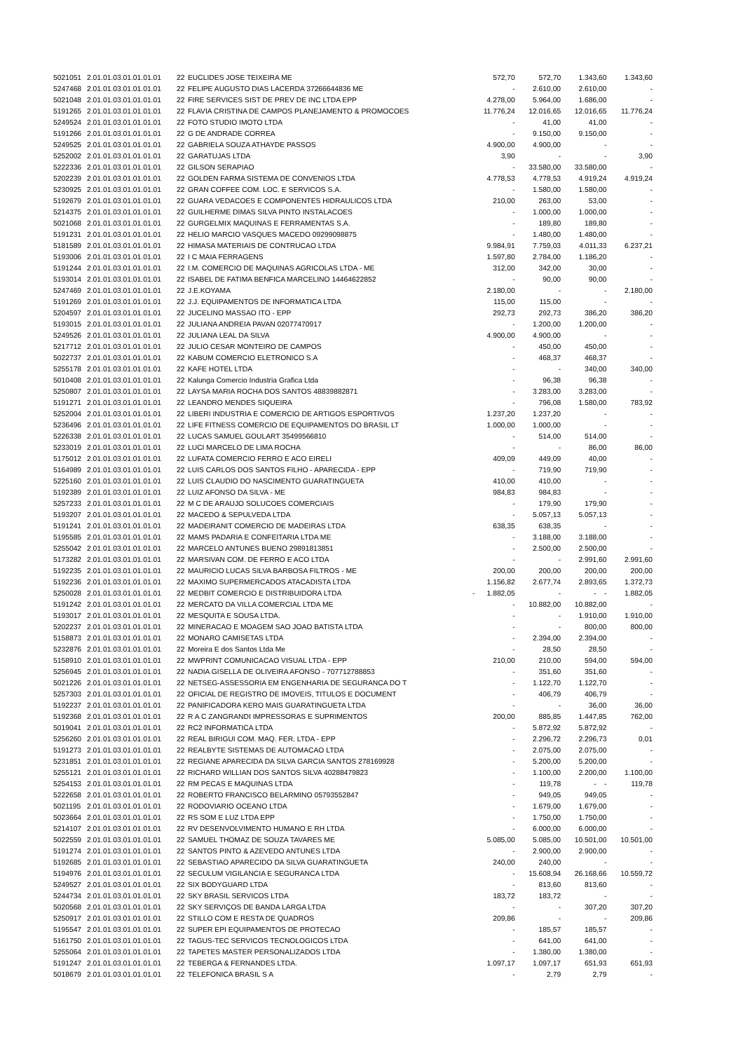| 5021051 | 2.01.01.03.01.01.01.01 | 22 | EUCLIDES JOSE TEIXEIRA ME | 572,70 | 572,70 | 1.343,60 | 1.343,60 |
| 5247468 | 2.01.01.03.01.01.01.01 | 22 | FELIPE AUGUSTO DIAS LACERDA 37266644836 ME | - | 2.610,00 | 2.610,00 | - |
| 5021048 | 2.01.01.03.01.01.01.01 | 22 | FIRE SERVICES SIST DE PREV DE INC LTDA EPP | 4.278,00 | 5.964,00 | 1.686,00 | - |
| 5191265 | 2.01.01.03.01.01.01.01 | 22 | FLAVIA CRISTINA DE CAMPOS PLANEJAMENTO & PROMOCOES | 11.776,24 | 12.016,65 | 12.016,65 | 11.776,24 |
| 5249524 | 2.01.01.03.01.01.01.01 | 22 | FOTO STUDIO IMOTO LTDA | - | 41,00 | 41,00 | - |
| 5191266 | 2.01.01.03.01.01.01.01 | 22 | G DE ANDRADE CORREA | - | 9.150,00 | 9.150,00 | - |
| 5249525 | 2.01.01.03.01.01.01.01 | 22 | GABRIELA SOUZA ATHAYDE PASSOS | 4.900,00 | 4.900,00 | - | - |
| 5252002 | 2.01.01.03.01.01.01.01 | 22 | GARATUJAS LTDA | 3,90 | - | - | 3,90 |
| 5222336 | 2.01.01.03.01.01.01.01 | 22 | GILSON SERAPIAO | - | 33.580,00 | 33.580,00 | - |
| 5202239 | 2.01.01.03.01.01.01.01 | 22 | GOLDEN FARMA SISTEMA DE CONVENIOS LTDA | 4.778,53 | 4.778,53 | 4.919,24 | 4.919,24 |
| 5230925 | 2.01.01.03.01.01.01.01 | 22 | GRAN COFFEE COM. LOC. E SERVICOS S.A. | - | 1.580,00 | 1.580,00 | - |
| 5192679 | 2.01.01.03.01.01.01.01 | 22 | GUARA VEDACOES E COMPONENTES HIDRAULICOS LTDA | 210,00 | 263,00 | 53,00 | - |
| 5214375 | 2.01.01.03.01.01.01.01 | 22 | GUILHERME DIMAS SILVA PINTO INSTALACOES | - | 1.000,00 | 1.000,00 | - |
| 5021068 | 2.01.01.03.01.01.01.01 | 22 | GURGELMIX MAQUINAS E FERRAMENTAS S.A. | - | 189,80 | 189,80 | - |
| 5191231 | 2.01.01.03.01.01.01.01 | 22 | HELIO MARCIO VASQUES MACEDO 09299098875 | - | 1.480,00 | 1.480,00 | - |
| 5181589 | 2.01.01.03.01.01.01.01 | 22 | HIMASA MATERIAIS DE CONTRUCAO LTDA | 9.984,91 | 7.759,03 | 4.011,33 | 6.237,21 |
| 5193006 | 2.01.01.03.01.01.01.01 | 22 | I C MAIA FERRAGENS | 1.597,80 | 2.784,00 | 1.186,20 | - |
| 5191244 | 2.01.01.03.01.01.01.01 | 22 | I.M. COMERCIO DE MAQUINAS AGRICOLAS LTDA - ME | 312,00 | 342,00 | 30,00 | - |
| 5193014 | 2.01.01.03.01.01.01.01 | 22 | ISABEL DE FATIMA BENFICA MARCELINO 14464622852 | - | 90,00 | 90,00 | - |
| 5247469 | 2.01.01.03.01.01.01.01 | 22 | J.E.KOYAMA | 2.180,00 | - | - | 2.180,00 |
| 5191269 | 2.01.01.03.01.01.01.01 | 22 | J.J. EQUIPAMENTOS DE INFORMATICA LTDA | 115,00 | 115,00 | - | - |
| 5204597 | 2.01.01.03.01.01.01.01 | 22 | JUCELINO MASSAO ITO - EPP | 292,73 | 292,73 | 386,20 | 386,20 |
| 5193015 | 2.01.01.03.01.01.01.01 | 22 | JULIANA ANDREIA PAVAN 02077470917 | - | 1.200,00 | 1.200,00 | - |
| 5249526 | 2.01.01.03.01.01.01.01 | 22 | JULIANA LEAL DA SILVA | 4.900,00 | 4.900,00 | - | - |
| 5217712 | 2.01.01.03.01.01.01.01 | 22 | JULIO CESAR MONTEIRO DE CAMPOS | - | 450,00 | 450,00 | - |
| 5022737 | 2.01.01.03.01.01.01.01 | 22 | KABUM COMERCIO ELETRONICO S.A | - | 468,37 | 468,37 | - |
| 5255178 | 2.01.01.03.01.01.01.01 | 22 | KAFE HOTEL LTDA | - | - | 340,00 | 340,00 |
| 5010408 | 2.01.01.03.01.01.01.01 | 22 | Kalunga Comercio Industria Grafica Ltda | - | 96,38 | 96,38 | - |
| 5250807 | 2.01.01.03.01.01.01.01 | 22 | LAYSA MARIA ROCHA DOS SANTOS 48839882871 | - | 3.283,00 | 3.283,00 | - |
| 5191271 | 2.01.01.03.01.01.01.01 | 22 | LEANDRO MENDES SIQUEIRA | - | 796,08 | 1.580,00 | 783,92 |
| 5252004 | 2.01.01.03.01.01.01.01 | 22 | LIBERI INDUSTRIA E COMERCIO DE ARTIGOS ESPORTIVOS | 1.237,20 | 1.237,20 | - | - |
| 5236496 | 2.01.01.03.01.01.01.01 | 22 | LIFE FITNESS COMERCIO DE EQUIPAMENTOS DO BRASIL LT | 1.000,00 | 1.000,00 | - | - |
| 5226338 | 2.01.01.03.01.01.01.01 | 22 | LUCAS SAMUEL GOULART 35499566810 | - | 514,00 | 514,00 | - |
| 5233019 | 2.01.01.03.01.01.01.01 | 22 | LUCI MARCELO DE LIMA ROCHA | - | - | 86,00 | 86,00 |
| 5175012 | 2.01.01.03.01.01.01.01 | 22 | LUFATA COMERCIO FERRO E ACO EIRELI | 409,09 | 449,09 | 40,00 | - |
| 5164989 | 2.01.01.03.01.01.01.01 | 22 | LUIS CARLOS DOS SANTOS FILHO - APARECIDA - EPP | - | 719,90 | 719,90 | - |
| 5225160 | 2.01.01.03.01.01.01.01 | 22 | LUIS CLAUDIO DO NASCIMENTO GUARATINGUETA | 410,00 | 410,00 | - | - |
| 5192389 | 2.01.01.03.01.01.01.01 | 22 | LUIZ AFONSO DA SILVA - ME | 984,83 | 984,83 | - | - |
| 5257233 | 2.01.01.03.01.01.01.01 | 22 | M C DE ARAUJO SOLUCOES COMERCIAIS | - | 179,90 | 179,90 | - |
| 5193207 | 2.01.01.03.01.01.01.01 | 22 | MACEDO & SEPULVEDA LTDA | - | 5.057,13 | 5.057,13 | - |
| 5191241 | 2.01.01.03.01.01.01.01 | 22 | MADEIRANIT COMERCIO DE MADEIRAS LTDA | 638,35 | 638,35 | - | - |
| 5195585 | 2.01.01.03.01.01.01.01 | 22 | MAMS PADARIA E CONFEITARIA LTDA ME | - | 3.188,00 | 3.188,00 | - |
| 5255042 | 2.01.01.03.01.01.01.01 | 22 | MARCELO ANTUNES BUENO 29891813851 | - | 2.500,00 | 2.500,00 | - |
| 5173282 | 2.01.01.03.01.01.01.01 | 22 | MARSIVAN COM. DE FERRO E ACO LTDA | - | - | 2.991,60 | 2.991,60 |
| 5192235 | 2.01.01.03.01.01.01.01 | 22 | MAURICIO LUCAS SILVA BARBOSA FILTROS - ME | 200,00 | 200,00 | 200,00 | 200,00 |
| 5192236 | 2.01.01.03.01.01.01.01 | 22 | MAXIMO SUPERMERCADOS ATACADISTA LTDA | 1.156,82 | 2.677,74 | 2.893,65 | 1.372,73 |
| 5250028 | 2.01.01.03.01.01.01.01 | 22 | MEDBIT COMERCIO E DISTRIBUIDORA LTDA | - 1.882,05 | - | - - | 1.882,05 |
| 5191242 | 2.01.01.03.01.01.01.01 | 22 | MERCATO DA VILLA COMERCIAL LTDA ME | - | 10.882,00 | 10.882,00 | - |
| 5193017 | 2.01.01.03.01.01.01.01 | 22 | MESQUITA E SOUSA LTDA. | - | - | 1.910,00 | 1.910,00 |
| 5202237 | 2.01.01.03.01.01.01.01 | 22 | MINERACAO E MOAGEM SAO JOAO BATISTA LTDA | - | - | 800,00 | 800,00 |
| 5158873 | 2.01.01.03.01.01.01.01 | 22 | MONARO CAMISETAS LTDA | - | 2.394,00 | 2.394,00 | - |
| 5232876 | 2.01.01.03.01.01.01.01 | 22 | Moreira E dos Santos Ltda Me | - | 28,50 | 28,50 | - |
| 5158910 | 2.01.01.03.01.01.01.01 | 22 | MWPRINT COMUNICACAO VISUAL LTDA - EPP | 210,00 | 210,00 | 594,00 | 594,00 |
| 5256945 | 2.01.01.03.01.01.01.01 | 22 | NADIA GISELLA DE OLIVEIRA AFONSO - 707712788853 | - | 351,60 | 351,60 | - |
| 5021226 | 2.01.01.03.01.01.01.01 | 22 | NETSEG-ASSESSORIA EM ENGENHARIA DE SEGURANCA DO T | - | 1.122,70 | 1.122,70 | - |
| 5257303 | 2.01.01.03.01.01.01.01 | 22 | OFICIAL DE REGISTRO DE IMOVEIS, TITULOS E DOCUMENT | - | 406,79 | 406,79 | - |
| 5192237 | 2.01.01.03.01.01.01.01 | 22 | PANIFICADORA KERO MAIS GUARATINGUETA LTDA | - | - | 36,00 | 36,00 |
| 5192368 | 2.01.01.03.01.01.01.01 | 22 | R A C ZANGRANDI IMPRESSORAS E SUPRIMENTOS | 200,00 | 885,85 | 1.447,85 | 762,00 |
| 5019041 | 2.01.01.03.01.01.01.01 | 22 | RC2 INFORMATICA LTDA | - | 5.872,92 | 5.872,92 | - |
| 5256260 | 2.01.01.03.01.01.01.01 | 22 | REAL BIRIGUI COM. MAQ. FER. LTDA - EPP | - | 2.296,72 | 2.296,73 | 0,01 |
| 5191273 | 2.01.01.03.01.01.01.01 | 22 | REALBYTE SISTEMAS DE AUTOMACAO LTDA | - | 2.075,00 | 2.075,00 | - |
| 5231851 | 2.01.01.03.01.01.01.01 | 22 | REGIANE APARECIDA DA SILVA GARCIA SANTOS 278169928 | - | 5.200,00 | 5.200,00 | - |
| 5255121 | 2.01.01.03.01.01.01.01 | 22 | RICHARD WILLIAN DOS SANTOS SILVA 40288479823 | - | 1.100,00 | 2.200,00 | 1.100,00 |
| 5254153 | 2.01.01.03.01.01.01.01 | 22 | RM PECAS E MAQUINAS LTDA | - | 119,78 | - - | 119,78 |
| 5222658 | 2.01.01.03.01.01.01.01 | 22 | ROBERTO FRANCISCO BELARMINO 05793552847 | - | 949,05 | 949,05 | - |
| 5021195 | 2.01.01.03.01.01.01.01 | 22 | RODOVIARIO OCEANO LTDA | - | 1.679,00 | 1.679,00 | - |
| 5023664 | 2.01.01.03.01.01.01.01 | 22 | RS SOM E LUZ LTDA EPP | - | 1.750,00 | 1.750,00 | - |
| 5214107 | 2.01.01.03.01.01.01.01 | 22 | RV DESENVOLVIMENTO HUMANO E RH LTDA | - | 6.000,00 | 6.000,00 | - |
| 5022559 | 2.01.01.03.01.01.01.01 | 22 | SAMUEL THOMAZ DE SOUZA TAVARES ME | 5.085,00 | 5.085,00 | 10.501,00 | 10.501,00 |
| 5191274 | 2.01.01.03.01.01.01.01 | 22 | SANTOS PINTO & AZEVEDO ANTUNES LTDA | - | 2.900,00 | 2.900,00 | - |
| 5192685 | 2.01.01.03.01.01.01.01 | 22 | SEBASTIAO APARECIDO DA SILVA GUARATINGUETA | 240,00 | 240,00 | - | - |
| 5194976 | 2.01.01.03.01.01.01.01 | 22 | SECULUM VIGILANCIA E SEGURANCA LTDA | - | 15.608,94 | 26.168,66 | 10.559,72 |
| 5249527 | 2.01.01.03.01.01.01.01 | 22 | SIX BODYGUARD LTDA | - | 813,60 | 813,60 | - |
| 5244734 | 2.01.01.03.01.01.01.01 | 22 | SKY BRASIL SERVICOS LTDA | 183,72 | 183,72 | - | - |
| 5020568 | 2.01.01.03.01.01.01.01 | 22 | SKY SERVIÇOS DE BANDA LARGA LTDA | - | - | 307,20 | 307,20 |
| 5250917 | 2.01.01.03.01.01.01.01 | 22 | STILLO COM E RESTA DE QUADROS | 209,86 | - | - | 209,86 |
| 5195547 | 2.01.01.03.01.01.01.01 | 22 | SUPER EPI EQUIPAMENTOS DE PROTECAO | - | 185,57 | 185,57 | - |
| 5161750 | 2.01.01.03.01.01.01.01 | 22 | TAGUS-TEC SERVICOS TECNOLOGICOS LTDA | - | 641,00 | 641,00 | - |
| 5255064 | 2.01.01.03.01.01.01.01 | 22 | TAPETES MASTER PERSONALIZADOS LTDA | - | 1.380,00 | 1.380,00 | - |
| 5191247 | 2.01.01.03.01.01.01.01 | 22 | TEBERGA & FERNANDES LTDA. | 1.097,17 | 1.097,17 | 651,93 | 651,93 |
| 5018679 | 2.01.01.03.01.01.01.01 | 22 | TELEFONICA BRASIL S A | - | 2,79 | 2,79 | - |